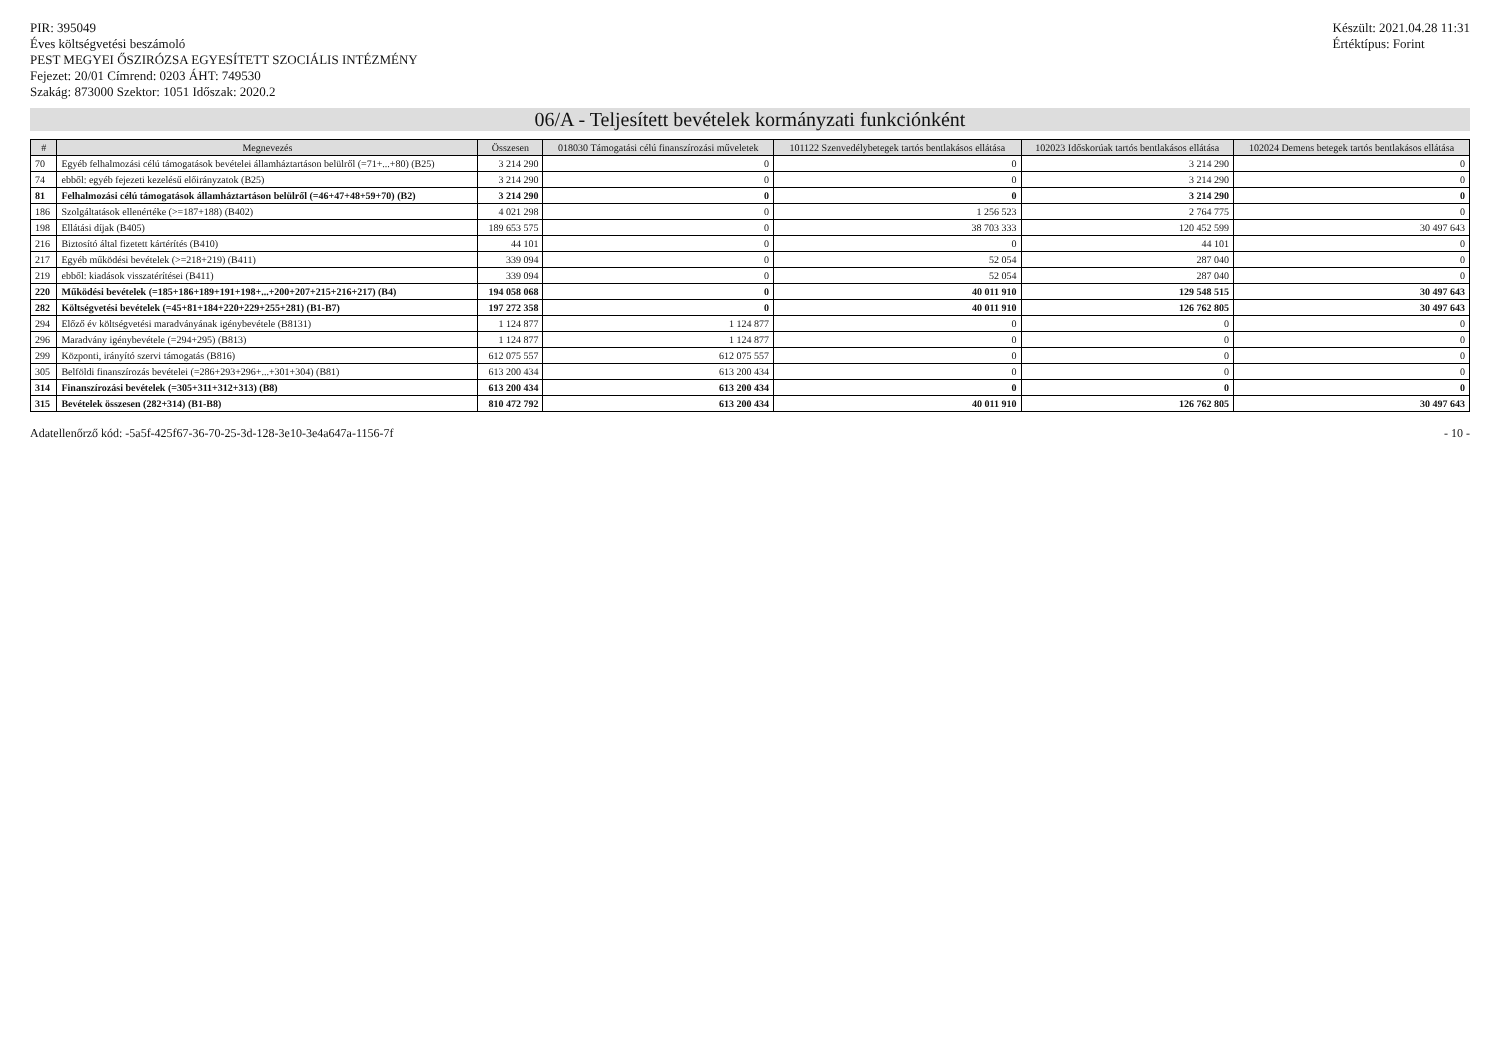PIR: 395049
Éves költségvetési beszámoló
PEST MEGYEI ŐSZIRÓZSA EGYESÍTETT SZOCIÁLIS INTÉZMÉNY
Fejezet: 20/01 Címrend: 0203 ÁHT: 749530
Szakág: 873000 Szektor: 1051 Időszak: 2020.2
Készült: 2021.04.28 11:31
Értéktípus: Forint
06/A - Teljesített bevételek kormányzati funkciónként
| # | Megnevezés | Összesen | 018030 Támogatási célú finanszírozási műveletek | 101122 Szenvedélybetegek tartós bentlakásos ellátása | 102023 Időskorúak tartós bentlakásos ellátása | 102024 Demens betegek tartós bentlakásos ellátása |
| --- | --- | --- | --- | --- | --- | --- |
| 70 | Egyéb felhalmozási célú támogatások bevételei államháztartáson belülről (=71+...+80) (B25) | 3 214 290 | 0 | 0 | 3 214 290 | 0 |
| 74 | ebből: egyéb fejezeti kezelésű előirányzatok (B25) | 3 214 290 | 0 | 0 | 3 214 290 | 0 |
| 81 | Felhalmozási célú támogatások államháztartáson belülről (=46+47+48+59+70) (B2) | 3 214 290 | 0 | 0 | 3 214 290 | 0 |
| 186 | Szolgáltatások ellenértéke (>=187+188) (B402) | 4 021 298 | 0 | 1 256 523 | 2 764 775 | 0 |
| 198 | Ellátási díjak (B405) | 189 653 575 | 0 | 38 703 333 | 120 452 599 | 30 497 643 |
| 216 | Biztosító által fizetett kártérítés (B410) | 44 101 | 0 | 0 | 44 101 | 0 |
| 217 | Egyéb működési bevételek (>=218+219) (B411) | 339 094 | 0 | 52 054 | 287 040 | 0 |
| 219 | ebből: kiadások visszatérítései (B411) | 339 094 | 0 | 52 054 | 287 040 | 0 |
| 220 | Működési bevételek (=185+186+189+191+198+...+200+207+215+216+217) (B4) | 194 058 068 | 0 | 40 011 910 | 129 548 515 | 30 497 643 |
| 282 | Költségvetési bevételek (=45+81+184+220+229+255+281) (B1-B7) | 197 272 358 | 0 | 40 011 910 | 126 762 805 | 30 497 643 |
| 294 | Előző év költségvetési maradványának igénybevétele (B8131) | 1 124 877 | 1 124 877 | 0 | 0 | 0 |
| 296 | Maradvány igénybevétele (=294+295) (B813) | 1 124 877 | 1 124 877 | 0 | 0 | 0 |
| 299 | Központi, irányító szervi támogatás (B816) | 612 075 557 | 612 075 557 | 0 | 0 | 0 |
| 305 | Belföldi finanszírozás bevételei (=286+293+296+...+301+304) (B81) | 613 200 434 | 613 200 434 | 0 | 0 | 0 |
| 314 | Finanszírozási bevételek (=305+311+312+313) (B8) | 613 200 434 | 613 200 434 | 0 | 0 | 0 |
| 315 | Bevételek összesen (282+314) (B1-B8) | 810 472 792 | 613 200 434 | 40 011 910 | 126 762 805 | 30 497 643 |
Adatellenőrző kód: -5a5f-425f67-36-70-25-3d-128-3e10-3e4a647a-1156-7f
- 10 -